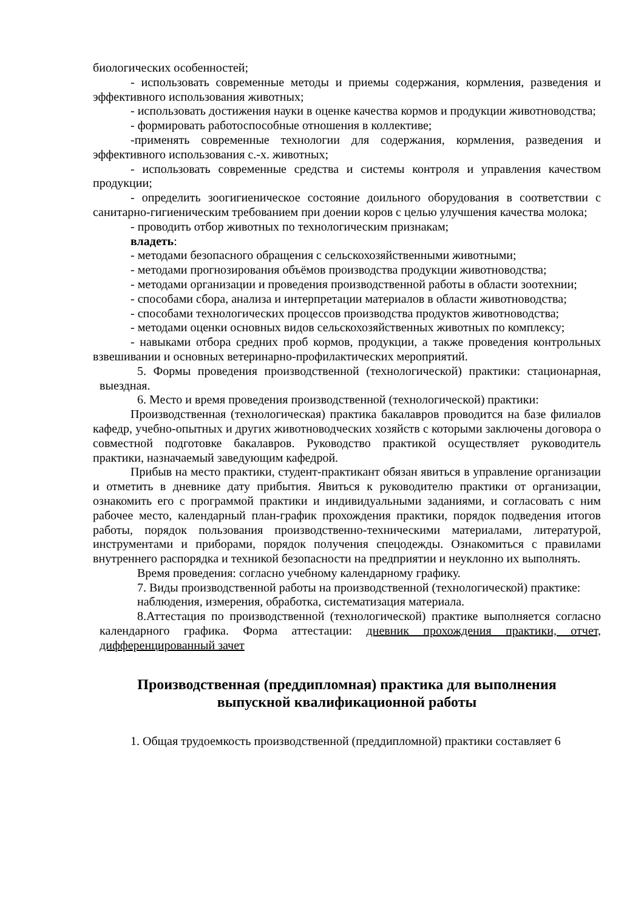биологических особенностей;
- использовать современные методы и приемы содержания, кормления, разведения и эффективного использования животных;
- использовать достижения науки в оценке качества кормов и продукции животноводства;
- формировать работоспособные отношения в коллективе;
-применять современные технологии для содержания, кормления, разведения и эффективного использования с.-х. животных;
- использовать современные средства и системы контроля и управления качеством продукции;
- определить зоогигиеническое состояние доильного оборудования в соответствии с санитарно-гигиеническим требованием при доении коров с целью улучшения качества молока;
- проводить отбор животных по технологическим признакам;
владеть:
- методами безопасного обращения с сельскохозяйственными животными;
- методами прогнозирования объёмов производства продукции животноводства;
- методами организации и проведения производственной работы в области зоотехнии;
- способами сбора, анализа и интерпретации материалов в области животноводства;
- способами технологических процессов производства продуктов животноводства;
- методами оценки основных видов сельскохозяйственных животных по комплексу;
- навыками отбора средних проб кормов, продукции, а также проведения контрольных взвешивании и основных ветеринарно-профилактических мероприятий.
5. Формы проведения производственной (технологической) практики: стационарная, выездная.
6. Место и время проведения производственной (технологической) практики:
Производственная (технологическая) практика бакалавров проводится на базе филиалов кафедр, учебно-опытных и других животноводческих хозяйств с которыми заключены договора о совместной подготовке бакалавров. Руководство практикой осуществляет руководитель практики, назначаемый заведующим кафедрой.
Прибыв на место практики, студент-практикант обязан явиться в управление организации и отметить в дневнике дату прибытия. Явиться к руководителю практики от организации, ознакомить его с программой практики и индивидуальными заданиями, и согласовать с ним рабочее место, календарный план-график прохождения практики, порядок подведения итогов работы, порядок пользования производственно-техническими материалами, литературой, инструментами и приборами, порядок получения спецодежды. Ознакомиться с правилами внутреннего распорядка и техникой безопасности на предприятии и неуклонно их выполнять.
Время проведения: согласно учебному календарному графику.
7. Виды производственной работы на производственной (технологической) практике:
наблюдения, измерения, обработка, систематизация материала.
8.Аттестация по производственной (технологической) практике выполняется согласно календарного графика. Форма аттестации: дневник прохождения практики, отчет, дифференцированный зачет
Производственная (преддипломная) практика для выполнения
выпускной квалификационной работы
1. Общая трудоемкость производственной (преддипломной) практики составляет 6